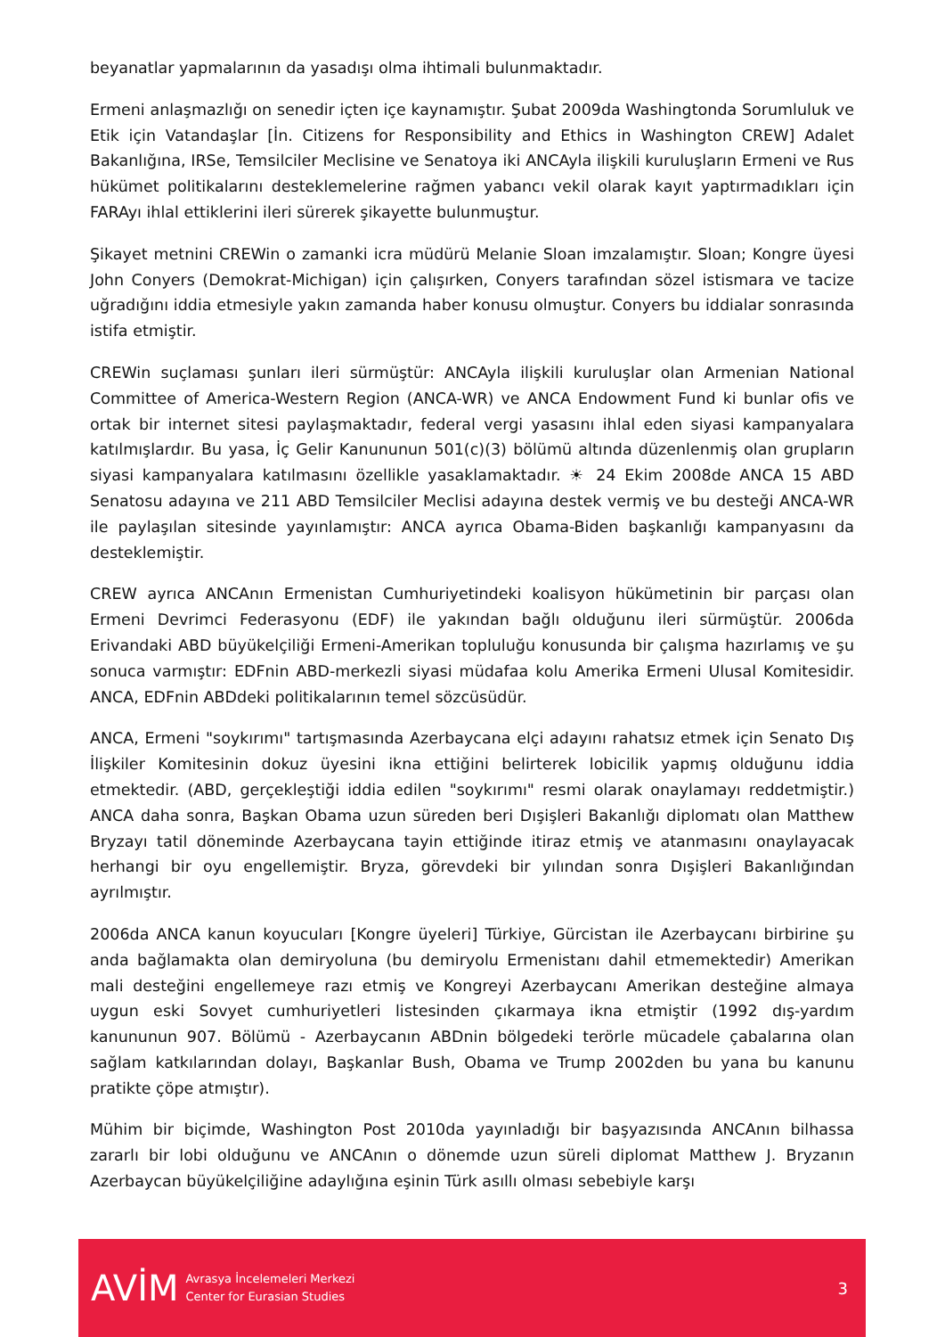beyanatlar yapmalarının da yasadışı olma ihtimali bulunmaktadır.
Ermeni anlaşmazlığı on senedir içten içe kaynamıştır. Şubat 2009da Washingtonda Sorumluluk ve Etik için Vatandaşlar [İn. Citizens for Responsibility and Ethics in Washington CREW] Adalet Bakanlığına, IRSe, Temsilciler Meclisine ve Senatoya iki ANCAyla ilişkili kuruluşların Ermeni ve Rus hükümet politikalarını desteklemelerine rağmen yabancı vekil olarak kayıt yaptırmadıkları için FARAyı ihlal ettiklerini ileri sürerek şikayette bulunmuştur.
Şikayet metnini CREWin o zamanki icra müdürü Melanie Sloan imzalamıştır. Sloan; Kongre üyesi John Conyers (Demokrat-Michigan) için çalışırken, Conyers tarafından sözel istismara ve tacize uğradığını iddia etmesiyle yakın zamanda haber konusu olmuştur. Conyers bu iddialar sonrasında istifa etmiştir.
CREWin suçlaması şunları ileri sürmüştür: ANCAyla ilişkili kuruluşlar olan Armenian National Committee of America-Western Region (ANCA-WR) ve ANCA Endowment Fund ki bunlar ofis ve ortak bir internet sitesi paylaşmaktadır, federal vergi yasasını ihlal eden siyasi kampanyalara katılmışlardır. Bu yasa, İç Gelir Kanununun 501(c)(3) bölümü altında düzenlenmiş olan grupların siyasi kampanyalara katılmasını özellikle yasaklamaktadır. ☀ 24 Ekim 2008de ANCA 15 ABD Senatosu adayına ve 211 ABD Temsilciler Meclisi adayına destek vermiş ve bu desteği ANCA-WR ile paylaşılan sitesinde yayınlamıştır: ANCA ayrıca Obama-Biden başkanlığı kampanyasını da desteklemiştir.
CREW ayrıca ANCAnın Ermenistan Cumhuriyetindeki koalisyon hükümetinin bir parçası olan Ermeni Devrimci Federasyonu (EDF) ile yakından bağlı olduğunu ileri sürmüştür. 2006da Erivandaki ABD büyükelçiliği Ermeni-Amerikan topluluğu konusunda bir çalışma hazırlamış ve şu sonuca varmıştır: EDFnin ABD-merkezli siyasi müdafaa kolu Amerika Ermeni Ulusal Komitesidir. ANCA, EDFnin ABDdeki politikalarının temel sözcüsüdür.
ANCA, Ermeni "soykırımı" tartışmasında Azerbaycana elçi adayını rahatsız etmek için Senato Dış İlişkiler Komitesinin dokuz üyesini ikna ettiğini belirterek lobicilik yapmış olduğunu iddia etmektedir. (ABD, gerçekleştiği iddia edilen "soykırımı" resmi olarak onaylamayı reddetmiştir.) ANCA daha sonra, Başkan Obama uzun süreden beri Dışişleri Bakanlığı diplomatı olan Matthew Bryzayı tatil döneminde Azerbaycana tayin ettiğinde itiraz etmiş ve atanmasını onaylayacak herhangi bir oyu engellemiştir. Bryza, görevdeki bir yılından sonra Dışişleri Bakanlığından ayrılmıştır.
2006da ANCA kanun koyucuları [Kongre üyeleri] Türkiye, Gürcistan ile Azerbaycanı birbirine şu anda bağlamakta olan demiryoluna (bu demiryolu Ermenistanı dahil etmemektedir) Amerikan mali desteğini engellemeye razı etmiş ve Kongreyi Azerbaycanı Amerikan desteğine almaya uygun eski Sovyet cumhuriyetleri listesinden çıkarmaya ikna etmiştir (1992 dış-yardım kanununun 907. Bölümü - Azerbaycanın ABDnin bölgedeki terörle mücadele çabalarına olan sağlam katkılarından dolayı, Başkanlar Bush, Obama ve Trump 2002den bu yana bu kanunu pratikte çöpe atmıştır).
Mühim bir biçimde, Washington Post 2010da yayınladığı bir başyazısında ANCAnın bilhassa zararlı bir lobi olduğunu ve ANCAnın o dönemde uzun süreli diplomat Matthew J. Bryzanın Azerbaycan büyükelçiliğine adaylığına eşinin Türk asıllı olması sebebiyle karşı
AVİM Avrasya İncelemeleri Merkezi
Center for Eurasian Studies 3